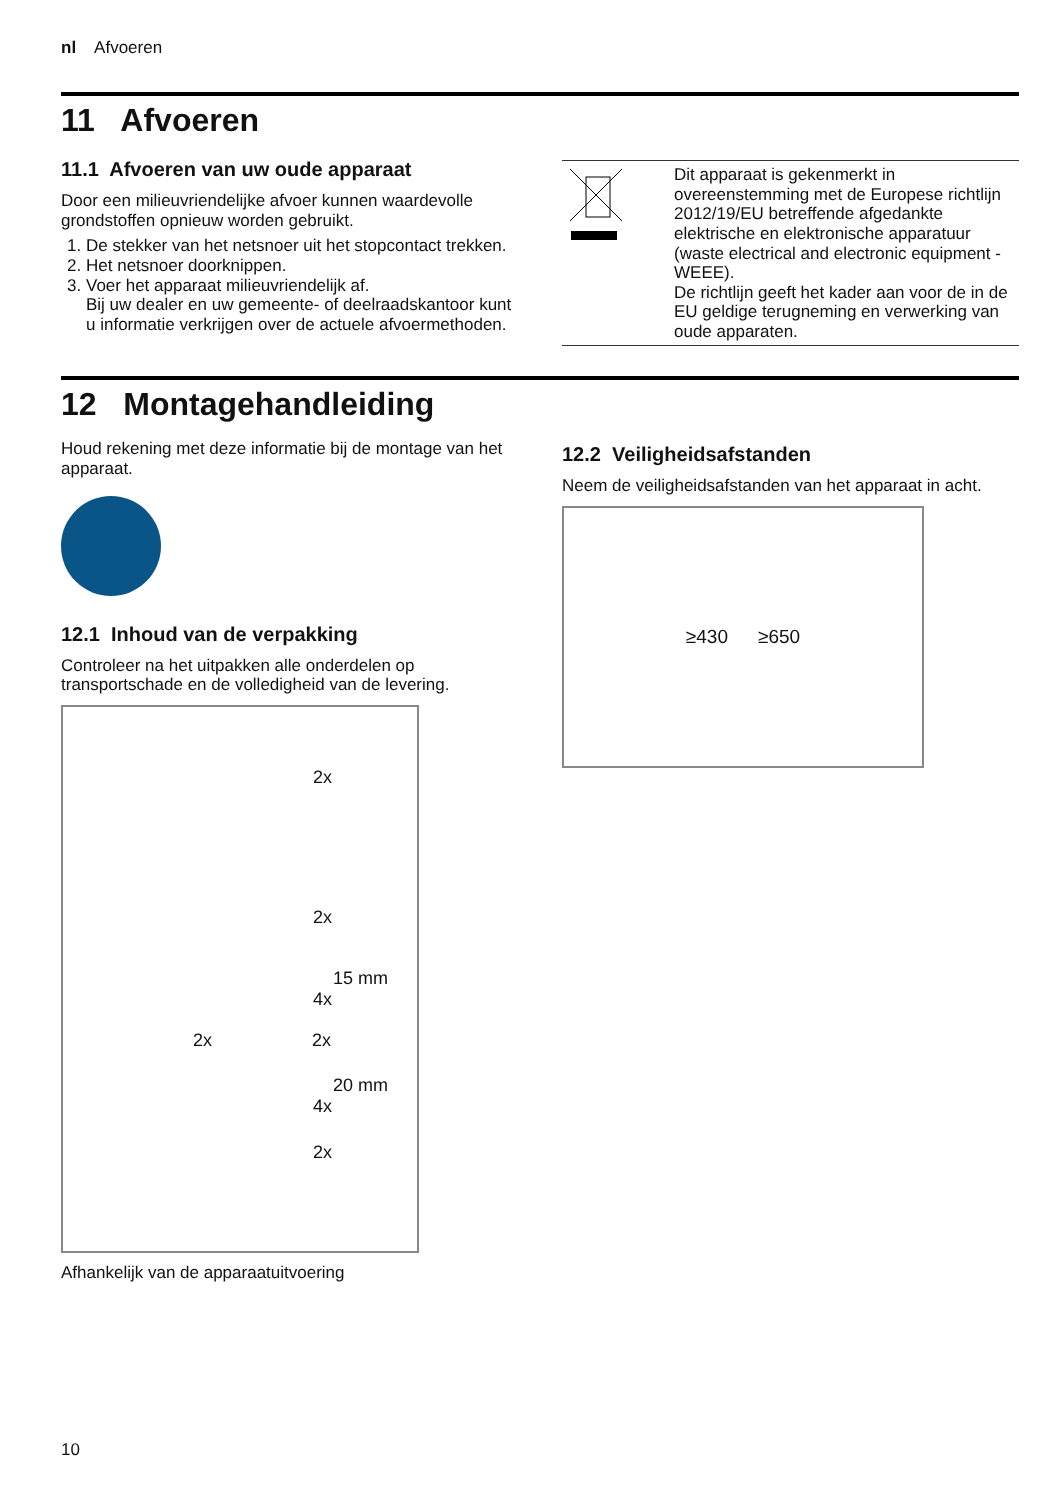nl Afvoeren
11 Afvoeren
11.1 Afvoeren van uw oude apparaat
Door een milieuvriendelijke afvoer kunnen waardevolle grondstoffen opnieuw worden gebruikt.
1. De stekker van het netsnoer uit het stopcontact trekken.
2. Het netsnoer doorknippen.
3. Voer het apparaat milieuvriendelijk af.
Bij uw dealer en uw gemeente- of deelraadskantoor kunt u informatie verkrijgen over de actuele afvoermethoden.
| | Dit apparaat is gekenmerkt in overeenstemming met de Europese richtlijn 2012/19/EU betreffende afgedankte elektrische en elektronische apparatuur (waste electrical and electronic equipment - WEEE). De richtlijn geeft het kader aan voor de in de EU geldige terugneming en verwerking van oude apparaten. |
12 Montagehandleiding
Houd rekening met deze informatie bij de montage van het apparaat.
12.1 Inhoud van de verpakking
Controleer na het uitpakken alle onderdelen op transportschade en de volledigheid van de levering.
2x
2x
15 mm
4x
2x 2x
20 mm
4x
2x
Afhankelijk van de apparaatuitvoering
12.2 Veiligheidsafstanden
Neem de veiligheidsafstanden van het apparaat in acht.
≥430 ≥650
10